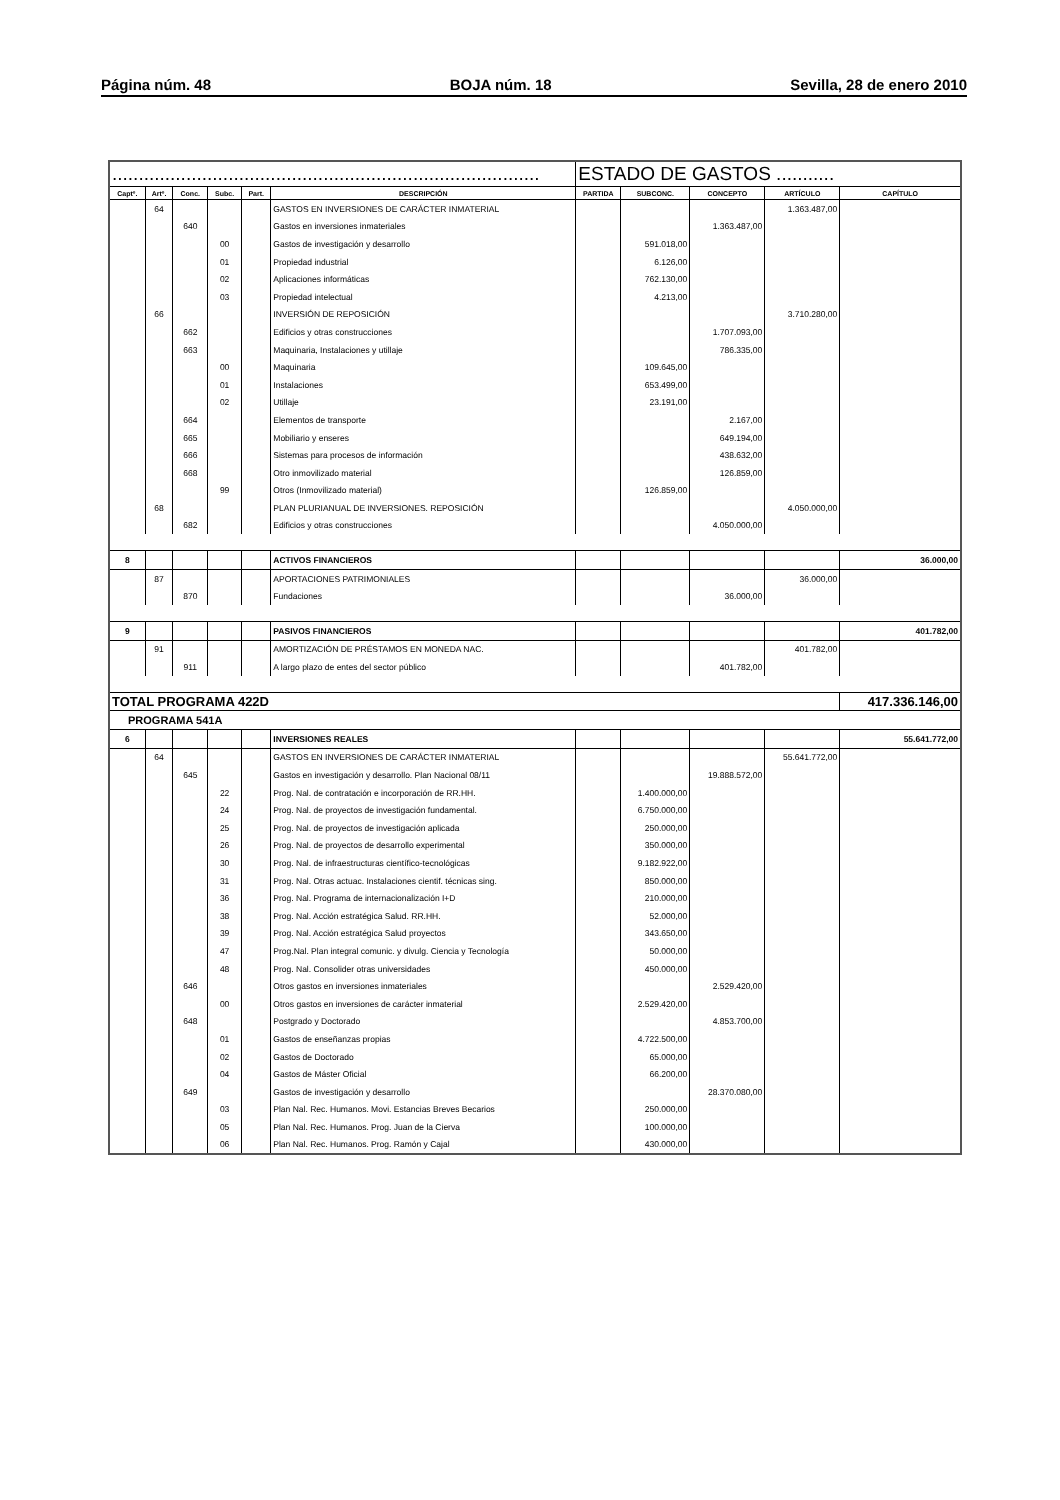Página núm. 48 BOJA núm. 18 Sevilla, 28 de enero 2010
| ................................................................................. | | | | | | ESTADO DE GASTOS ........... | | | | |
| Captº. | Artº. | Conc. | Subc. | Part. | DESCRIPCIÓN | PARTIDA | SUBCONC. | CONCEPTO | ARTÍCULO | CAPÍTULO |
| | 64 | | | | GASTOS EN INVERSIONES DE CARÁCTER INMATERIAL | | | | 1.363.487,00 | |
| | | 640 | | | Gastos en inversiones inmateriales | | | 1.363.487,00 | | |
| | | | 00 | | Gastos de investigación y desarrollo | | 591.018,00 | | | |
| | | | 01 | | Propiedad industrial | | 6.126,00 | | | |
| | | | 02 | | Aplicaciones informáticas | | 762.130,00 | | | |
| | | | 03 | | Propiedad intelectual | | 4.213,00 | | | |
| | 66 | | | | INVERSIÓN DE REPOSICIÓN | | | | 3.710.280,00 | |
| | | 662 | | | Edificios y otras construcciones | | | 1.707.093,00 | | |
| | | 663 | | | Maquinaria, Instalaciones y utillaje | | | 786.335,00 | | |
| | | | 00 | | Maquinaria | | 109.645,00 | | | |
| | | | 01 | | Instalaciones | | 653.499,00 | | | |
| | | | 02 | | Utillaje | | 23.191,00 | | | |
| | | 664 | | | Elementos de transporte | | | 2.167,00 | | |
| | | 665 | | | Mobiliario y enseres | | | 649.194,00 | | |
| | | 666 | | | Sistemas para procesos de información | | | 438.632,00 | | |
| | | 668 | | | Otro inmovilizado material | | | 126.859,00 | | |
| | | | 99 | | Otros (Inmovilizado material) | | 126.859,00 | | | |
| | 68 | | | | PLAN PLURIANUAL DE INVERSIONES. REPOSICIÓN | | | | 4.050.000,00 | |
| | | 682 | | | Edificios y otras construcciones | | | 4.050.000,00 | | |
| 8 | | | | | ACTIVOS FINANCIEROS | | | | | 36.000,00 |
| | 87 | | | | APORTACIONES PATRIMONIALES | | | | 36.000,00 | |
| | | 870 | | | Fundaciones | | | 36.000,00 | | |
| 9 | | | | | PASIVOS FINANCIEROS | | | | | 401.782,00 |
| | 91 | | | | AMORTIZACIÓN DE PRÉSTAMOS EN MONEDA NAC. | | | | 401.782,00 | |
| | | 911 | | | A largo plazo de entes del sector público | | | 401.782,00 | | |
| TOTAL PROGRAMA 422D | | | | | | | | | | 417.336.146,00 |
| PROGRAMA 541A | | | | | | | | | | |
| 6 | | | | | INVERSIONES REALES | | | | | 55.641.772,00 |
| | 64 | | | | GASTOS EN INVERSIONES DE CARÁCTER INMATERIAL | | | | 55.641.772,00 | |
| | | 645 | | | Gastos en investigación y desarrollo. Plan Nacional 08/11 | | | 19.888.572,00 | | |
| | | | 22 | | Prog. Nal. de contratación e incorporación de RR.HH. | | 1.400.000,00 | | | |
| | | | 24 | | Prog. Nal. de proyectos de investigación fundamental. | | 6.750.000,00 | | | |
| | | | 25 | | Prog. Nal. de proyectos de investigación aplicada | | 250.000,00 | | | |
| | | | 26 | | Prog. Nal. de proyectos de desarrollo experimental | | 350.000,00 | | | |
| | | | 30 | | Prog. Nal. de infraestructuras científico-tecnológicas | | 9.182.922,00 | | | |
| | | | 31 | | Prog. Nal. Otras actuac. Instalaciones cientif. técnicas sing. | | 850.000,00 | | | |
| | | | 36 | | Prog. Nal. Programa de internacionalización I+D | | 210.000,00 | | | |
| | | | 38 | | Prog. Nal. Acción estratégica Salud. RR.HH. | | 52.000,00 | | | |
| | | | 39 | | Prog. Nal. Acción estratégica Salud proyectos | | 343.650,00 | | | |
| | | | 47 | | Prog.Nal. Plan integral comunic. y divulg. Ciencia y Tecnología | | 50.000,00 | | | |
| | | | 48 | | Prog. Nal. Consolider otras universidades | | 450.000,00 | | | |
| | | 646 | | | Otros gastos en inversiones inmateriales | | | 2.529.420,00 | | |
| | | | 00 | | Otros gastos en inversiones de carácter inmaterial | | 2.529.420,00 | | | |
| | | 648 | | | Postgrado y Doctorado | | | 4.853.700,00 | | |
| | | | 01 | | Gastos de enseñanzas propias | | 4.722.500,00 | | | |
| | | | 02 | | Gastos de Doctorado | | 65.000,00 | | | |
| | | | 04 | | Gastos de Máster Oficial | | 66.200,00 | | | |
| | | 649 | | | Gastos de investigación y desarrollo | | | 28.370.080,00 | | |
| | | | 03 | | Plan Nal. Rec. Humanos. Movi. Estancias Breves Becarios | | 250.000,00 | | | |
| | | | 05 | | Plan Nal. Rec. Humanos. Prog. Juan de la Cierva | | 100.000,00 | | | |
| | | | 06 | | Plan Nal. Rec. Humanos. Prog. Ramón y Cajal | | 430.000,00 | | | |